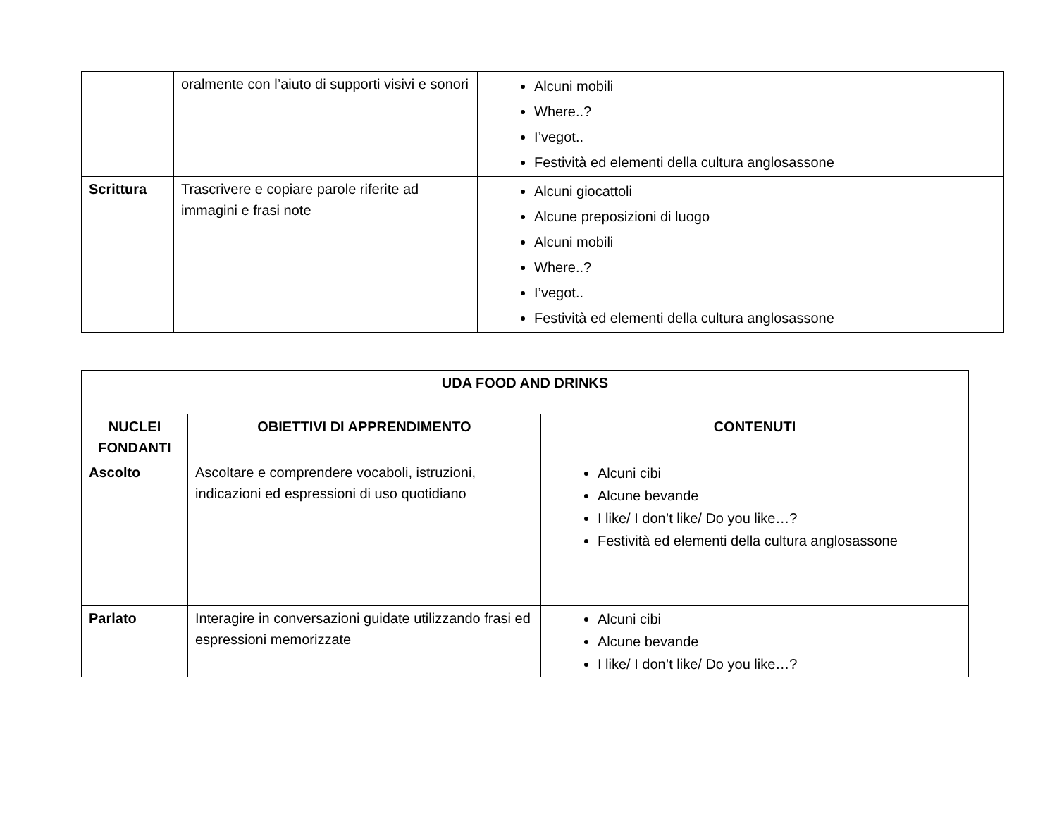| | oralmente con l’aiuto di supporti visivi e sonori | Alcuni mobili Where..? I’vegot.. Festività ed elementi della cultura anglosassone |
| Scrittura | Trascrivere e copiare parole riferite ad immagini e frasi note | Alcuni giocattoli Alcune preposizioni di luogo Alcuni mobili Where..? I’vegot.. Festività ed elementi della cultura anglosassone |
| UDA FOOD AND DRINKS | | |
| --- | --- | --- |
| NUCLEI FONDANTI | OBIETTIVI DI APPRENDIMENTO | CONTENUTI |
| Ascolto | Ascoltare e comprendere vocaboli, istruzioni, indicazioni ed espressioni di uso quotidiano | Alcuni cibi Alcune bevande I like/ I don’t like/ Do you like…? Festività ed elementi della cultura anglosassone |
| Parlato | Interagire in conversazioni guidate utilizzando frasi ed espressioni memorizzate | Alcuni cibi Alcune bevande I like/ I don’t like/ Do you like…? |